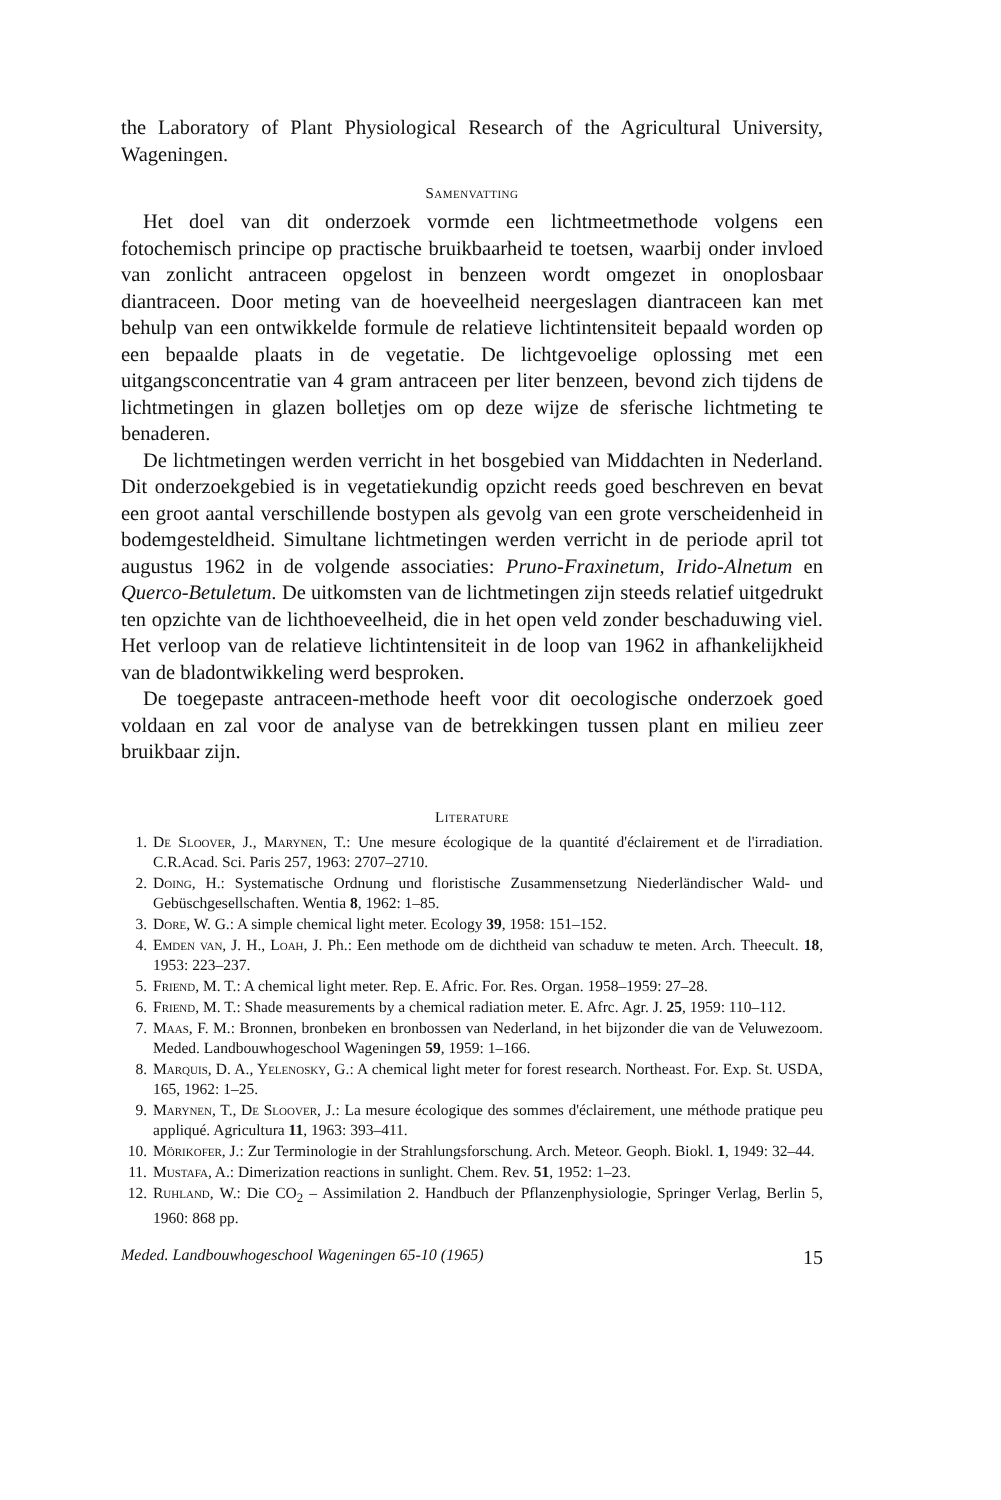the Laboratory of Plant Physiological Research of the Agricultural University, Wageningen.
Samenvatting
Het doel van dit onderzoek vormde een lichtmeetmethode volgens een fotochemisch principe op practische bruikbaarheid te toetsen, waarbij onder invloed van zonlicht antraceen opgelost in benzeen wordt omgezet in onoplosbaar diantraceen. Door meting van de hoeveelheid neergeslagen diantraceen kan met behulp van een ontwikkelde formule de relatieve lichtintensiteit bepaald worden op een bepaalde plaats in de vegetatie. De lichtgevoelige oplossing met een uitgangsconcentratie van 4 gram antraceen per liter benzeen, bevond zich tijdens de lichtmetingen in glazen bolletjes om op deze wijze de sferische lichtmeting te benaderen.
De lichtmetingen werden verricht in het bosgebied van Middachten in Nederland. Dit onderzoekgebied is in vegetatiekundig opzicht reeds goed beschreven en bevat een groot aantal verschillende bostypen als gevolg van een grote verscheidenheid in bodemgesteldheid. Simultane lichtmetingen werden verricht in de periode april tot augustus 1962 in de volgende associaties: Pruno-Fraxinetum, Irido-Alnetum en Querco-Betuletum. De uitkomsten van de lichtmetingen zijn steeds relatief uitgedrukt ten opzichte van de lichthoeveelheid, die in het open veld zonder beschaduwing viel. Het verloop van de relatieve lichtintensiteit in de loop van 1962 in afhankelijkheid van de bladontwikkeling werd besproken.
De toegepaste antraceen-methode heeft voor dit oecologische onderzoek goed voldaan en zal voor de analyse van de betrekkingen tussen plant en milieu zeer bruikbaar zijn.
Literature
1. De Sloover, J., Marynen, T.: Une mesure écologique de la quantité d'éclairement et de l'irradiation. C.R.Acad. Sci. Paris 257, 1963: 2707–2710.
2. Doing, H.: Systematische Ordnung und floristische Zusammensetzung Niederländischer Wald- und Gebüschgesellschaften. Wentia 8, 1962: 1–85.
3. Dore, W. G.: A simple chemical light meter. Ecology 39, 1958: 151–152.
4. Emden van, J. H., Loah, J. Ph.: Een methode om de dichtheid van schaduw te meten. Arch. Theecult. 18, 1953: 223–237.
5. Friend, M. T.: A chemical light meter. Rep. E. Afric. For. Res. Organ. 1958–1959: 27–28.
6. Friend, M. T.: Shade measurements by a chemical radiation meter. E. Afrc. Agr. J. 25, 1959: 110–112.
7. Maas, F. M.: Bronnen, bronbeken en bronbossen van Nederland, in het bijzonder die van de Veluwezoom. Meded. Landbouwhogeschool Wageningen 59, 1959: 1–166.
8. Marquis, D. A., Yelenosky, G.: A chemical light meter for forest research. Northeast. For. Exp. St. USDA, 165, 1962: 1–25.
9. Marynen, T., De Sloover, J.: La mesure écologique des sommes d'éclairement, une méthode pratique peu appliqué. Agricultura 11, 1963: 393–411.
10. Mörikofer, J.: Zur Terminologie in der Strahlungsforschung. Arch. Meteor. Geoph. Biokl. 1, 1949: 32–44.
11. Mustafa, A.: Dimerization reactions in sunlight. Chem. Rev. 51, 1952: 1–23.
12. Ruhland, W.: Die CO<sub>2</sub> – Assimilation 2. Handbuch der Pflanzenphysiologie, Springer Verlag, Berlin 5, 1960: 868 pp.
Meded. Landbouwhogeschool Wageningen 65-10 (1965) 15